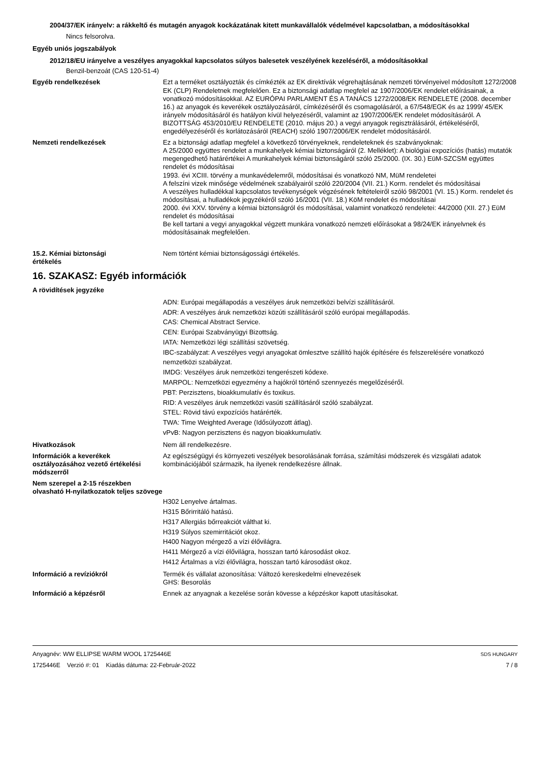2004/37/EK irányelv: a rákkeltő és mutagén anyagok kockázatának kitett munkavállalók védelmével kapcsolatban, a módosításokkal
Nincs felsorolva.
Egyéb uniós jogszabályok
2012/18/EU irányelve a veszélyes anyagokkal kapcsolatos súlyos balesetek veszélyének kezeléséről, a módosításokkal
Benzil-benzoát (CAS 120-51-4)
Egyéb rendelkezések Ezt a terméket osztályozták és címkézték az EK direktívák végrehajtásának nemzeti törvényeivel módosított 1272/2008 EK (CLP) Rendeletnek megfelelően. Ez a biztonsági adatlap megfelel az 1907/2006/EK rendelet előírásainak, a vonatkozó módosításokkal. AZ EURÓPAI PARLAMENT ÉS A TANÁCS 1272/2008/EK RENDELETE (2008. december 16.) az anyagok és keverékek osztályozásáról, címkézéséről és csomagolásáról, a 67/548/EGK és az 1999/ 45/EK irányelv módosításáról és hatályon kívül helyezéséről, valamint az 1907/2006/EK rendelet módosításáról. A BIZOTTSÁG 453/2010/EU RENDELETE (2010. május 20.) a vegyi anyagok regisztrálásáról, értékeléséről, engedélyezéséről és korlátozásáról (REACH) szóló 1907/2006/EK rendelet módosításáról.
Nemzeti rendelkezések Ez a biztonsági adatlap megfelel a következő törvényeknek, rendeleteknek és szabványoknak:
A 25/2000 együttes rendelet a munkahelyek kémiai biztonságáról (2. Melléklet): A biológiai expozíciós (hatás) mutatók megengedhető határértékei A munkahelyek kémiai biztonságáról szóló 25/2000. (IX. 30.) EüM-SZCSM együttes rendelet és módosításai
1993. évi XCIII. törvény a munkavédelemről, módosításai és vonatkozó NM, MüM rendeletei
A felszíni vizek minősége védelmének szabályairól szóló 220/2004 (VII. 21.) Korm. rendelet és módosításai
A veszélyes hulladékkal kapcsolatos tevékenységek végzésének feltételeiről szóló 98/2001 (VI. 15.) Korm. rendelet és módosításai, a hulladékok jegyzékéről szóló 16/2001 (VII. 18.) KöM rendelet és módosításai
2000. évi XXV. törvény a kémiai biztonságról és módosításai, valamint vonatkozó rendeletei: 44/2000 (XII. 27.) EüM rendelet és módosításai
Be kell tartani a vegyi anyagokkal végzett munkára vonatkozó nemzeti előírásokat a 98/24/EK irányelvnek és módosításainak megfelelően.
15.2. Kémiai biztonsági
értékelés
Nem történt kémiai biztonságossági értékelés.
16. SZAKASZ: Egyéb információk
A rövidítések jegyzéke
ADN: Európai megállapodás a veszélyes áruk nemzetközi belvízi szállításáról.
ADR: A veszélyes áruk nemzetközi közúti szállításáról szóló európai megállapodás.
CAS: Chemical Abstract Service.
CEN: Európai Szabványügyi Bizottság.
IATA: Nemzetközi légi szállítási szövetség.
IBC-szabályzat: A veszélyes vegyi anyagokat ömlesztve szállító hajók építésére és felszerelésére vonatkozó nemzetközi szabályzat.
IMDG: Veszélyes áruk nemzetközi tengerészeti kódexe.
MARPOL: Nemzetközi egyezmény a hajókról történő szennyezés megelőzéséről.
PBT: Perzisztens, bioakkumulatív és toxikus.
RID: A veszélyes áruk nemzetközi vasúti szállításáról szóló szabályzat.
STEL: Rövid távú expozíciós határérték.
TWA: Time Weighted Average (Idősúlyozott átlag).
vPvB: Nagyon perzisztens és nagyon bioakkumulatív.
Hivatkozások Nem áll rendelkezésre.
Információk a keverékek osztályozásához vezető értékelési módszerről
Az egészségügyi és környezeti veszélyek besorolásának forrása, számítási módszerek és vizsgálati adatok kombinációjából származik, ha ilyenek rendelkezésre állnak.
Nem szerepel a 2-15 részekben olvasható H-nyilatkozatok teljes szövege
H302 Lenyelve ártalmas.
H315 Bőrirritáló hatású.
H317 Allergiás bőrreakciót válthat ki.
H319 Súlyos szemirritációt okoz.
H400 Nagyon mérgező a vízi élővilágra.
H411 Mérgező a vízi élővilágra, hosszan tartó károsodást okoz.
H412 Ártalmas a vízi élővilágra, hosszan tartó károsodást okoz.
Információ a revíziókról Termék és vállalat azonosítása: Változó kereskedelmi elnevezések
GHS: Besorolás
Információ a képzésről Ennek az anyagnak a kezelése során kövesse a képzéskor kapott utasításokat.
Anyagnév: WW ELLIPSE WARM WOOL 1725446E
1725446E Verzió #: 01 Kiadás dátuma: 22-Február-2022
SDS HUNGARY
7 / 8